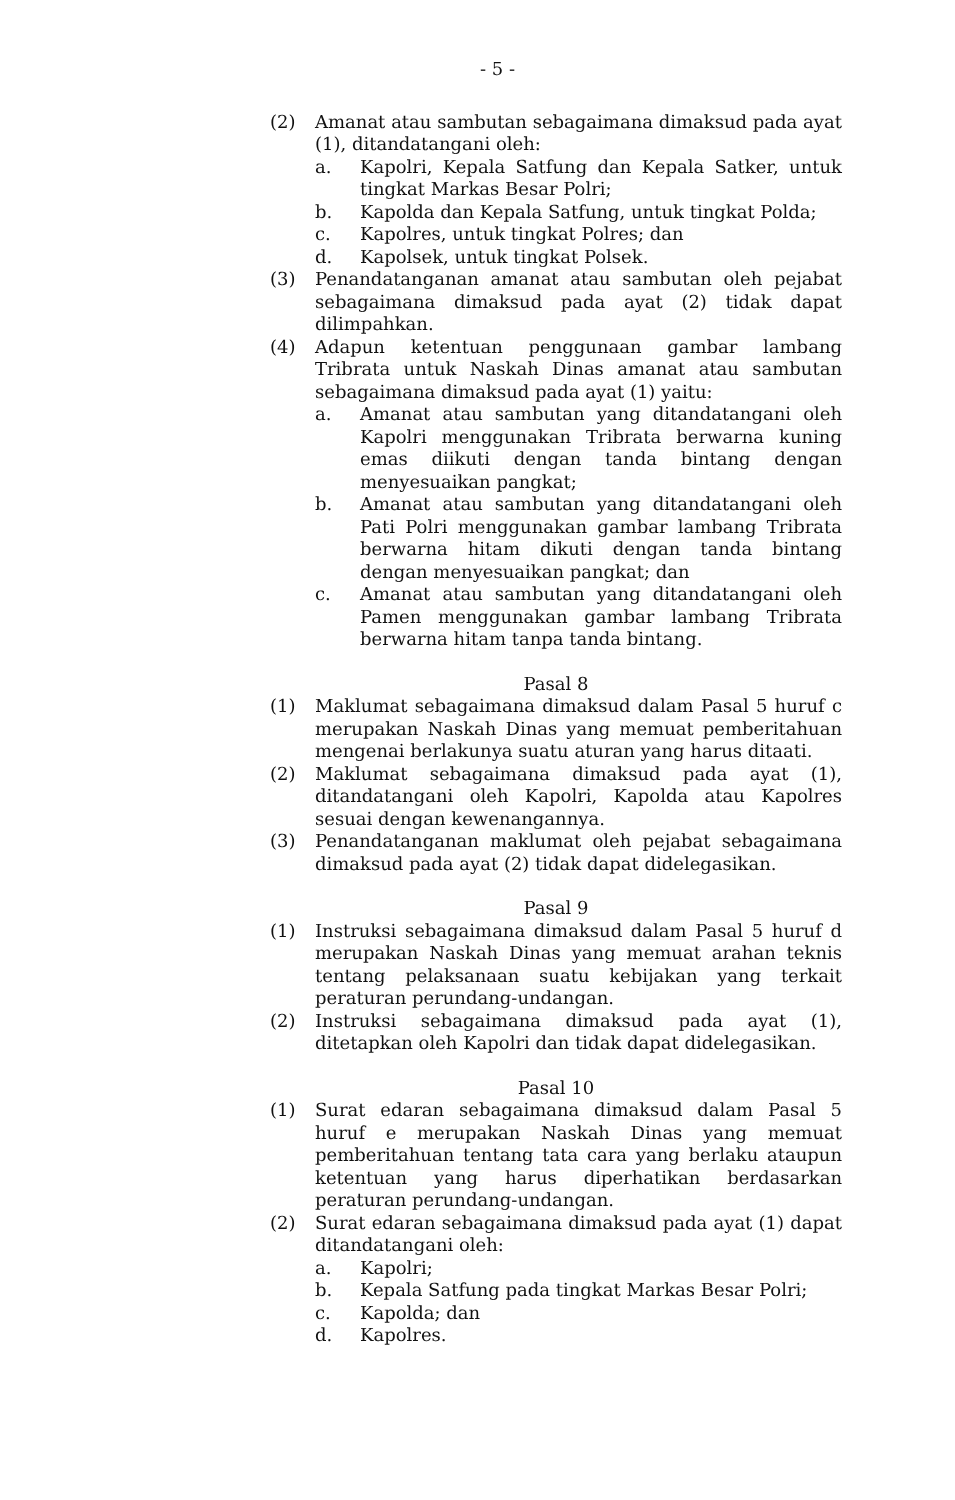- 5 -
(2) Amanat atau sambutan sebagaimana dimaksud pada ayat (1), ditandatangani oleh:
a. Kapolri, Kepala Satfung dan Kepala Satker, untuk tingkat Markas Besar Polri;
b. Kapolda dan Kepala Satfung, untuk tingkat Polda;
c. Kapolres, untuk tingkat Polres; dan
d. Kapolsek, untuk tingkat Polsek.
(3) Penandatanganan amanat atau sambutan oleh pejabat sebagaimana dimaksud pada ayat (2) tidak dapat dilimpahkan.
(4) Adapun ketentuan penggunaan gambar lambang Tribrata untuk Naskah Dinas amanat atau sambutan sebagaimana dimaksud pada ayat (1) yaitu:
a. Amanat atau sambutan yang ditandatangani oleh Kapolri menggunakan Tribrata berwarna kuning emas diikuti dengan tanda bintang dengan menyesuaikan pangkat;
b. Amanat atau sambutan yang ditandatangani oleh Pati Polri menggunakan gambar lambang Tribrata berwarna hitam dikuti dengan tanda bintang dengan menyesuaikan pangkat; dan
c. Amanat atau sambutan yang ditandatangani oleh Pamen menggunakan gambar lambang Tribrata berwarna hitam tanpa tanda bintang.
Pasal 8
(1) Maklumat sebagaimana dimaksud dalam Pasal 5 huruf c merupakan Naskah Dinas yang memuat pemberitahuan mengenai berlakunya suatu aturan yang harus ditaati.
(2) Maklumat sebagaimana dimaksud pada ayat (1), ditandatangani oleh Kapolri, Kapolda atau Kapolres sesuai dengan kewenangannya.
(3) Penandatanganan maklumat oleh pejabat sebagaimana dimaksud pada ayat (2) tidak dapat didelegasikan.
Pasal 9
(1) Instruksi sebagaimana dimaksud dalam Pasal 5 huruf d merupakan Naskah Dinas yang memuat arahan teknis tentang pelaksanaan suatu kebijakan yang terkait peraturan perundang-undangan.
(2) Instruksi sebagaimana dimaksud pada ayat (1), ditetapkan oleh Kapolri dan tidak dapat didelegasikan.
Pasal 10
(1) Surat edaran sebagaimana dimaksud dalam Pasal 5 huruf e merupakan Naskah Dinas yang memuat pemberitahuan tentang tata cara yang berlaku ataupun ketentuan yang harus diperhatikan berdasarkan peraturan perundang-undangan.
(2) Surat edaran sebagaimana dimaksud pada ayat (1) dapat ditandatangani oleh:
a. Kapolri;
b. Kepala Satfung pada tingkat Markas Besar Polri;
c. Kapolda; dan
d. Kapolres.